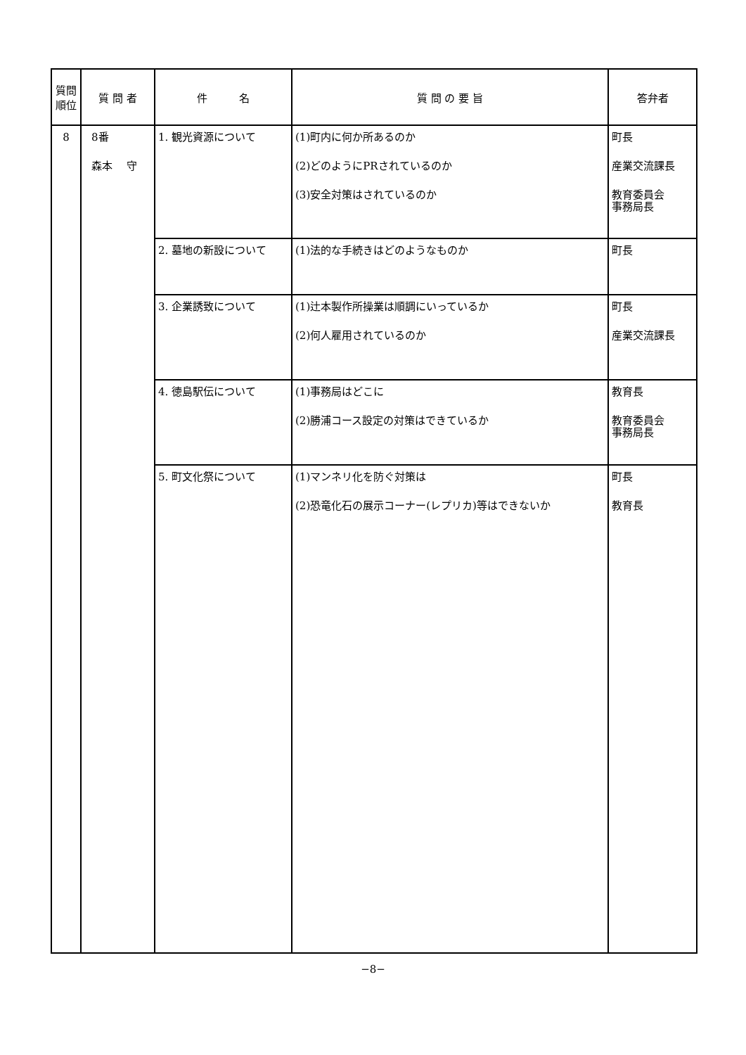| 質問 順位 | 質 問 者 | 件 名 | 質 問 の 要 旨 | 答弁者 |
| --- | --- | --- | --- | --- |
| 8 | 8番 森本 守 | 1. 観光資源について | (1)町内に何か所あるのか (2)どのようにPRされているのか (3)安全対策はされているのか | 町長 産業交流課長 教育委員会 事務局長 |
| | | 2. 墓地の新設について | (1)法的な手続きはどのようなものか | 町長 |
| | | 3. 企業誘致について | (1)辻本製作所操業は順調にいっているか (2)何人雇用されているのか | 町長 産業交流課長 |
| | | 4. 徳島駅伝について | (1)事務局はどこに (2)勝浦コース設定の対策はできているか | 教育長 教育委員会 事務局長 |
| | | 5. 町文化祭について | (1)マンネリ化を防ぐ対策は (2)恐竜化石の展示コーナー(レプリカ)等はできないか | 町長 教育長 |
−8−